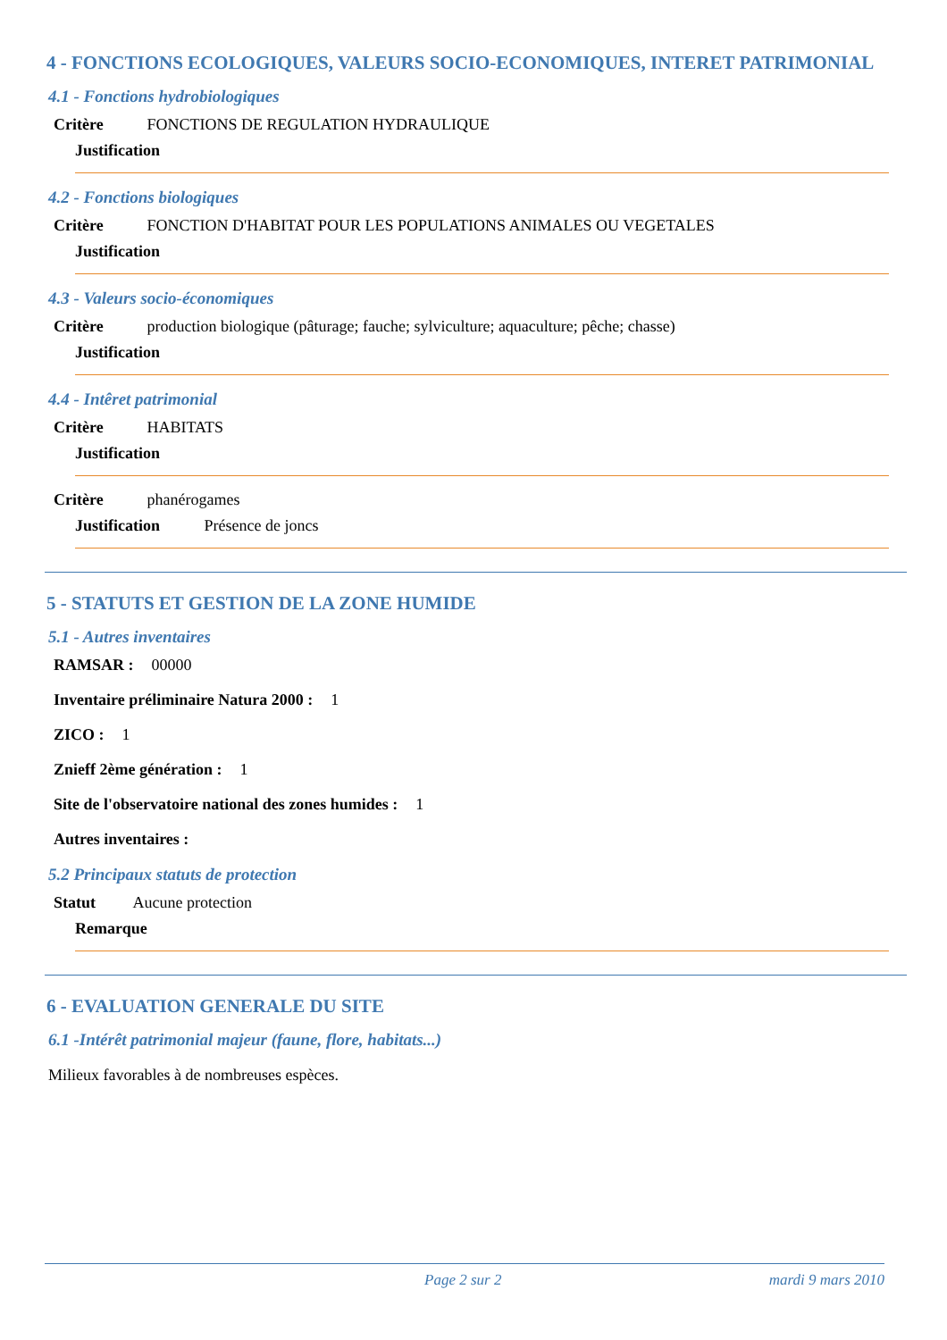4 - FONCTIONS ECOLOGIQUES, VALEURS SOCIO-ECONOMIQUES, INTERET PATRIMONIAL
4.1 - Fonctions hydrobiologiques
Critère FONCTIONS DE REGULATION HYDRAULIQUE
Justification
4.2 - Fonctions biologiques
Critère FONCTION D'HABITAT POUR LES POPULATIONS ANIMALES OU VEGETALES
Justification
4.3 - Valeurs socio-économiques
Critère production biologique (pâturage; fauche; sylviculture; aquaculture; pêche; chasse)
Justification
4.4 - Intêret patrimonial
Critère HABITATS
Justification
Critère phanérogames
Justification Présence de joncs
5 - STATUTS ET GESTION DE LA ZONE HUMIDE
5.1 - Autres inventaires
RAMSAR : 00000
Inventaire préliminaire Natura 2000 : 1
ZICO : 1
Znieff 2ème génération : 1
Site de l'observatoire national des zones humides : 1
Autres inventaires :
5.2 Principaux statuts de protection
Statut Aucune protection
Remarque
6 - EVALUATION GENERALE DU SITE
6.1 -Intérêt patrimonial majeur (faune, flore, habitats...)
Milieux favorables à de nombreuses espèces.
Page 2 sur 2 mardi 9 mars 2010